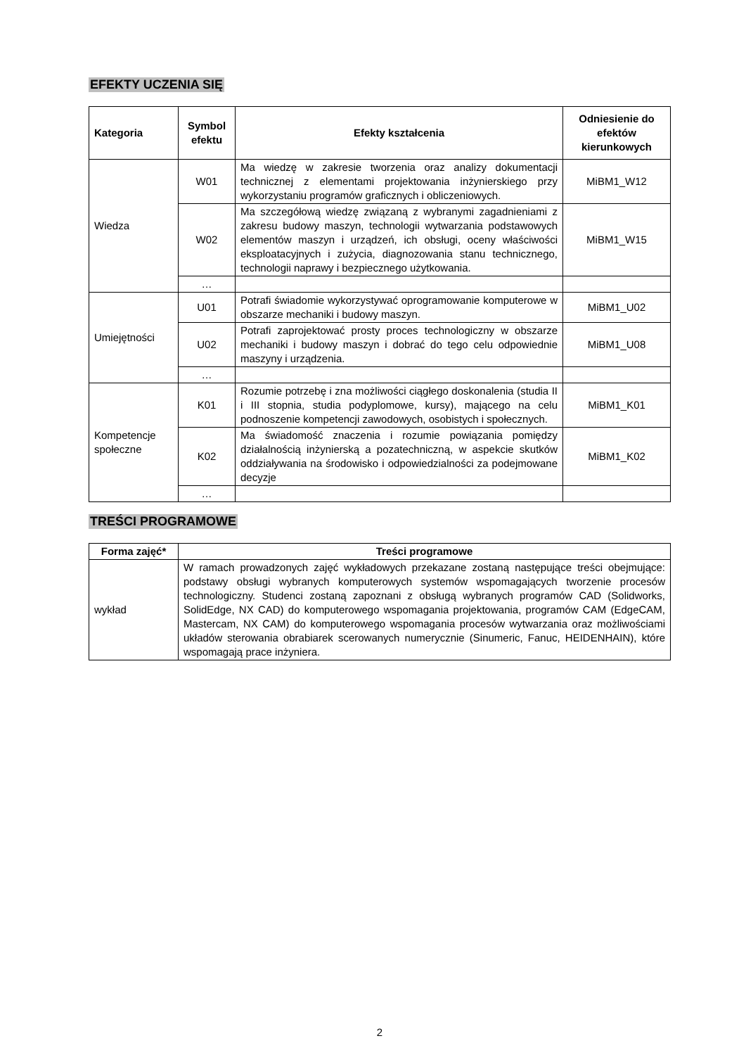EFEKTY UCZENIA SIĘ
| Kategoria | Symbol efektu | Efekty kształcenia | Odniesienie do efektów kierunkowych |
| --- | --- | --- | --- |
| Wiedza | W01 | Ma wiedzę w zakresie tworzenia oraz analizy dokumentacji technicznej z elementami projektowania inżynierskiego przy wykorzystaniu programów graficznych i obliczeniowych. | MiBM1_W12 |
| | W02 | Ma szczegółową wiedzę związaną z wybranymi zagadnieniami z zakresu budowy maszyn, technologii wytwarzania podstawowych elementów maszyn i urządzeń, ich obsługi, oceny właściwości eksploatacyjnych i zużycia, diagnozowania stanu technicznego, technologii naprawy i bezpiecznego użytkowania. | MiBM1_W15 |
| | … | | |
| Umiejętności | U01 | Potrafi świadomie wykorzystywać oprogramowanie komputerowe w obszarze mechaniki i budowy maszyn. | MiBM1_U02 |
| | U02 | Potrafi zaprojektować prosty proces technologiczny w obszarze mechaniki i budowy maszyn i dobrać do tego celu odpowiednie maszyny i urządzenia. | MiBM1_U08 |
| | … | | |
| Kompetencje społeczne | K01 | Rozumie potrzebę i zna możliwości ciągłego doskonalenia (studia II i III stopnia, studia podyplomowe, kursy), mającego na celu podnoszenie kompetencji zawodowych, osobistych i społecznych. | MiBM1_K01 |
| | K02 | Ma świadomość znaczenia i rozumie powiązania pomiędzy działalnością inżynierską a pozatechniczną, w aspekcie skutków oddziaływania na środowisko i odpowiedzialności za podejmowane decyzje | MiBM1_K02 |
| | … | | |
TREŚCI PROGRAMOWE
| Forma zajęć* | Treści programowe |
| --- | --- |
| wykład | W ramach prowadzonych zajęć wykładowych przekazane zostaną następujące treści obejmujące: podstawy obsługi wybranych komputerowych systemów wspomagających tworzenie procesów technologiczny. Studenci zostaną zapoznani z obsługą wybranych programów CAD (Solidworks, SolidEdge, NX CAD) do komputerowego wspomagania projektowania, programów CAM (EdgeCAM, Mastercam, NX CAM) do komputerowego wspomagania procesów wytwarzania oraz możliwościami układów sterowania obrabiarek scerowanych numerycznie (Sinumeric, Fanuc, HEIDENHAIN), które wspomagają prace inżyniera. |
2